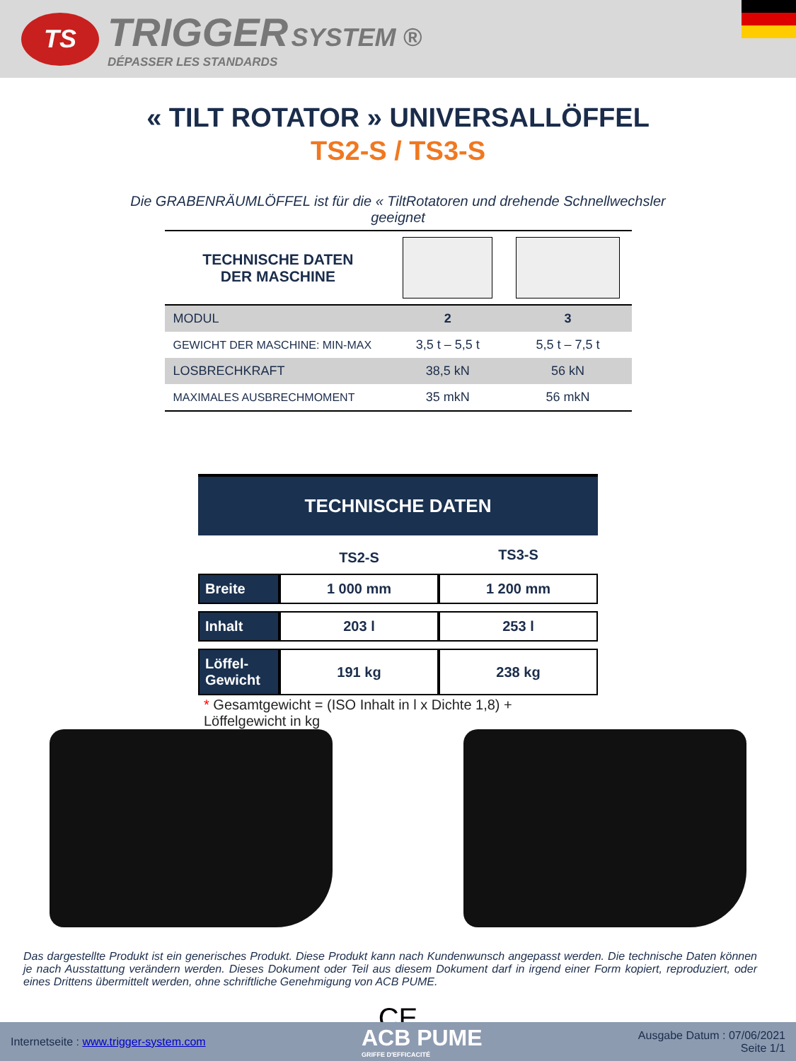TS
TRIGGER SYSTEM ®
DÉPASSER LES STANDARDS
« TILT ROTATOR » UNIVERSALLÖFFEL
TS2-S / TS3-S
Die GRABENRÄUMLÖFFEL ist für die « TiltRotatoren und drehende Schnellwechsler geeignet
| TECHNISCHE DATEN DER MASCHINE | | |
| MODUL | 2 | 3 |
| GEWICHT DER MASCHINE: MIN-MAX | 3,5 t – 5,5 t | 5,5 t – 7,5 t |
| LOSBRECHKRAFT | 38,5 kN | 56 kN |
| MAXIMALES AUSBRECHMOMENT | 35 mkN | 56 mkN |
TECHNISCHE DATEN
| | TS2-S | TS3-S |
| --- | --- | --- |
| Breite | 1 000 mm | 1 200 mm |
| Inhalt | 203 l | 253 l |
| Löffel- Gewicht | 191 kg | 238 kg |
* Gesamtgewicht = (ISO Inhalt in l x Dichte 1,8) + Löffelgewicht in kg
Das dargestellte Produkt ist ein generisches Produkt. Diese Produkt kann nach Kundenwunsch angepasst werden. Die technische Daten können je nach Ausstattung verändern werden. Dieses Dokument oder Teil aus diesem Dokument darf in irgend einer Form kopiert, reproduziert, oder eines Drittens übermittelt werden, ohne schriftliche Genehmigung von ACB PUME.
CE
Internetseite : www.trigger-system.com
ACB PUME
GRIFFE D'EFFICACITÉ
Ausgabe Datum : 07/06/2021
Seite 1/1